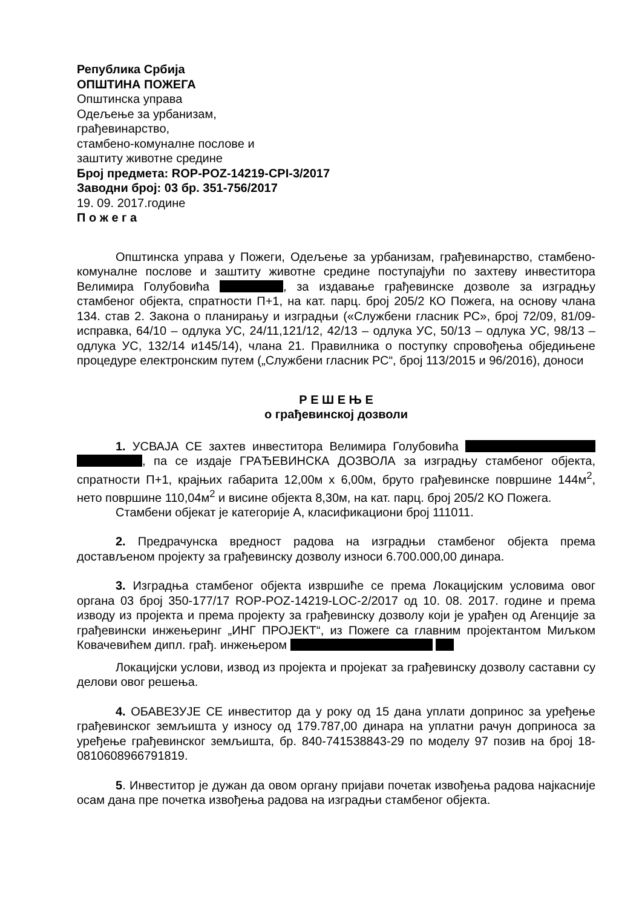Република Србија
ОПШТИНА ПОЖЕГА
Општинска управа
Одељење за урбанизам,
грађевинарство,
стамбено-комуналне послове и
заштиту животне средине
Број предмета: ROP-POZ-14219-CPI-3/2017
Заводни број: 03 бр. 351-756/2017
19. 09. 2017.године
П о ж е г а
Општинска управа у Пожеги, Одељење за урбанизам, грађевинарство, стамбено-комуналне послове и заштиту животне средине поступајући по захтеву инвеститора Велимира Голубовића , за издавање грађевинске дозволе за изградњу стамбеног објекта, спратности П+1, на кат. парц. број 205/2 КО Пожега, на основу члана 134. став 2. Закона о планирању и изградњи («Службени гласник РС», број 72/09, 81/09-исправка, 64/10 – одлука УС, 24/11,121/12, 42/13 – одлука УС, 50/13 – одлука УС, 98/13 – одлука УС, 132/14 и145/14), члана 21. Правилника о поступку спровођења обједињене процедуре електронским путем („Службени гласник РС“, број 113/2015 и 96/2016), доноси
Р Е Ш Е Њ Е
о грађевинској дозволи
1. УСВАЈА СЕ захтев инвеститора Велимира Голубовића , па се издаје ГРАЂЕВИНСКА ДОЗВОЛА за изградњу стамбеног објекта, спратности П+1, крајњих габарита 12,00м х 6,00м, бруто грађевинске површине 144м<sup>2</sup>, нето површине 110,04м<sup>2</sup> и висине објекта 8,30м, на кат. парц. број 205/2 КО Пожега.
Стамбени објекат је категорије А, класификациони број 111011.
2. Предрачунска вредност радова на изградњи стамбеног објекта према достављеном пројекту за грађевинску дозволу износи 6.700.000,00 динара.
3. Изградња стамбеног објекта извршиће се према Локацијским условима овог органа 03 број 350-177/17 ROP-POZ-14219-LOC-2/2017 од 10. 08. 2017. године и према изводу из пројекта и према пројекту за грађевинску дозволу који је урађен од Агенције за грађевински инжењеринг „ИНГ ПРОЈЕКТ“, из Пожеге са главним пројектантом Миљком Ковачевићем дипл. грађ. инжењером
Локацијски услови, извод из пројекта и пројекат за грађевинску дозволу саставни су делови овог решења.
4. ОБАВЕЗУЈЕ СЕ инвеститор да у року од 15 дана уплати допринос за уређење грађевинског земљишта у износу од 179.787,00 динара на уплатни рачун доприноса за уређење грађевинског земљишта, бр. 840-741538843-29 по моделу 97 позив на број 18-0810608966791819.
5. Инвеститор је дужан да овом органу пријави почетак извођења радова најкасније осам дана пре почетка извођења радова на изградњи стамбеног објекта.